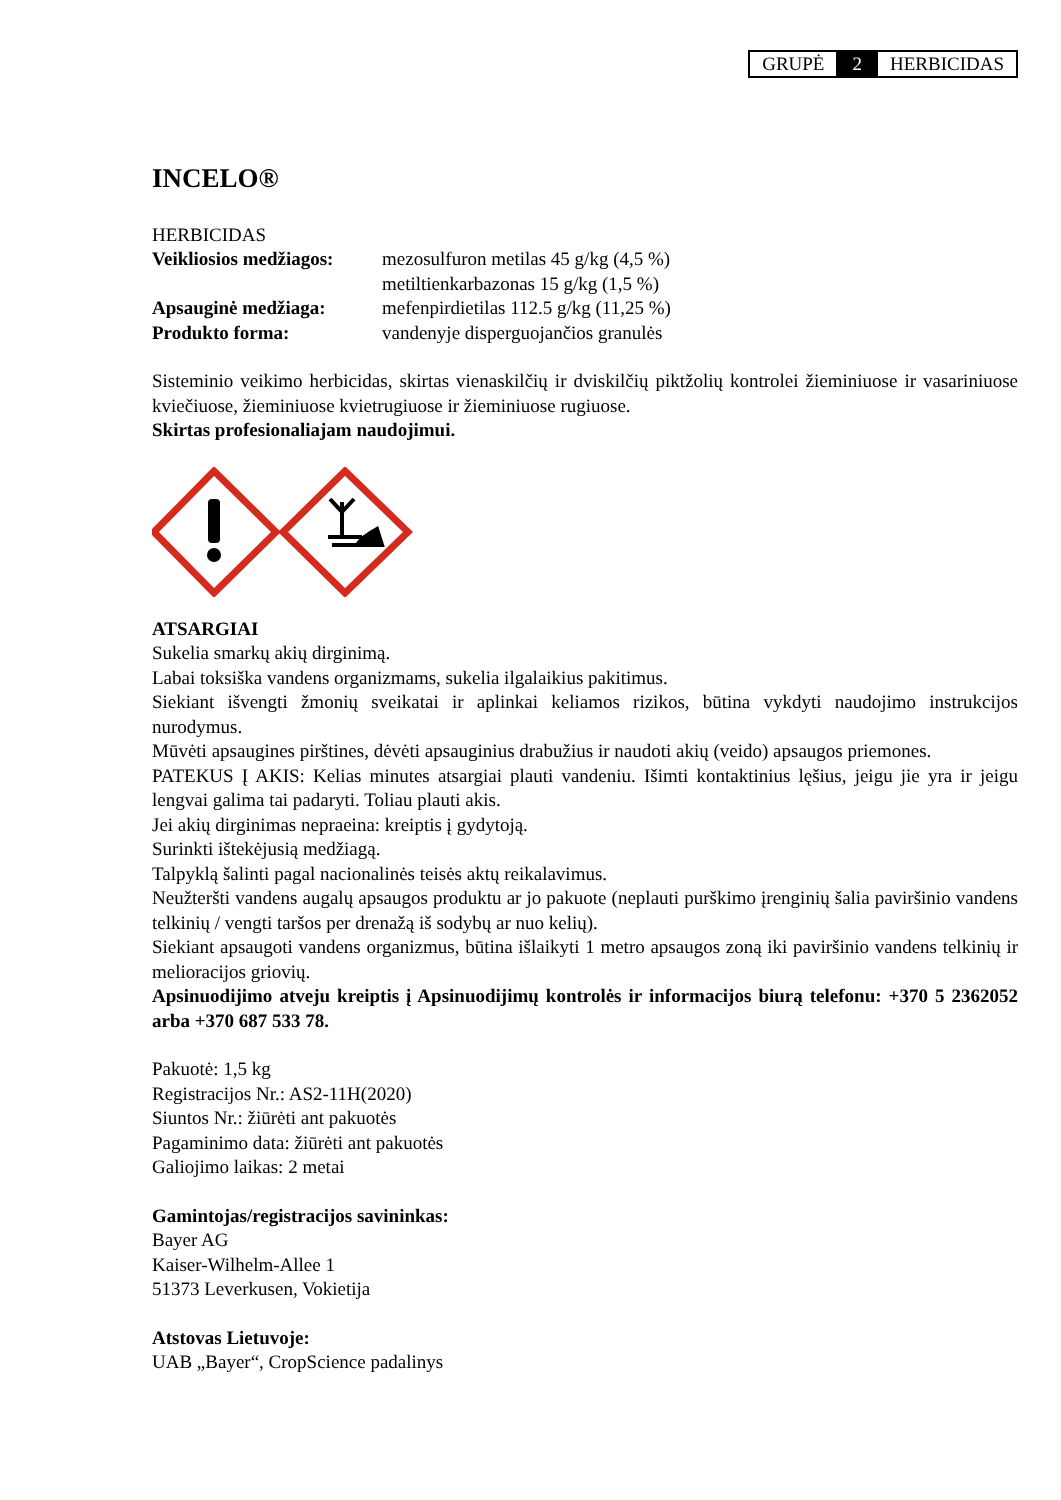| GRUPĖ | 2 | HERBICIDAS |
INCELO®
HERBICIDAS
| Veikliosios medžiagos: | mezosulfuron metilas 45 g/kg (4,5 %) metiltienkarbazonas 15 g/kg (1,5 %) |
| Apsauginė medžiaga: | mefenpirdietilas 112.5 g/kg (11,25 %) |
| Produkto forma: | vandenyje disperguojančios granulės |
Sisteminio veikimo herbicidas, skirtas vienaskilčių ir dviskilčių piktžolių kontrolei žieminiuose ir vasariniuose kviečiuose, žieminiuose kvietrugiuose ir žieminiuose rugiuose.
Skirtas profesionaliajam naudojimui.
ATSARGIAI
Sukelia smarkų akių dirginimą.
Labai toksiška vandens organizmams, sukelia ilgalaikius pakitimus.
Siekiant išvengti žmonių sveikatai ir aplinkai keliamos rizikos, būtina vykdyti naudojimo instrukcijos nurodymus.
Mūvėti apsaugines pirštines, dėvėti apsauginius drabužius ir naudoti akių (veido) apsaugos priemones.
PATEKUS Į AKIS: Kelias minutes atsargiai plauti vandeniu. Išimti kontaktinius lęšius, jeigu jie yra ir jeigu lengvai galima tai padaryti. Toliau plauti akis.
Jei akių dirginimas nepraeina: kreiptis į gydytoją.
Surinkti ištekėjusią medžiagą.
Talpyklą šalinti pagal nacionalinės teisės aktų reikalavimus.
Neužteršti vandens augalų apsaugos produktu ar jo pakuote (neplauti purškimo įrenginių šalia paviršinio vandens telkinių / vengti taršos per drenažą iš sodybų ar nuo kelių).
Siekiant apsaugoti vandens organizmus, būtina išlaikyti 1 metro apsaugos zoną iki paviršinio vandens telkinių ir melioracijos griovių.
Apsinuodijimo atveju kreiptis į Apsinuodijimų kontrolės ir informacijos biurą telefonu: +370 5 2362052 arba +370 687 533 78.
Pakuotė: 1,5 kg
Registracijos Nr.: AS2-11H(2020)
Siuntos Nr.: žiūrėti ant pakuotės
Pagaminimo data: žiūrėti ant pakuotės
Galiojimo laikas: 2 metai
Gamintojas/registracijos savininkas:
Bayer AG
Kaiser-Wilhelm-Allee 1
51373 Leverkusen, Vokietija
Atstovas Lietuvoje:
UAB „Bayer“, CropScience padalinys